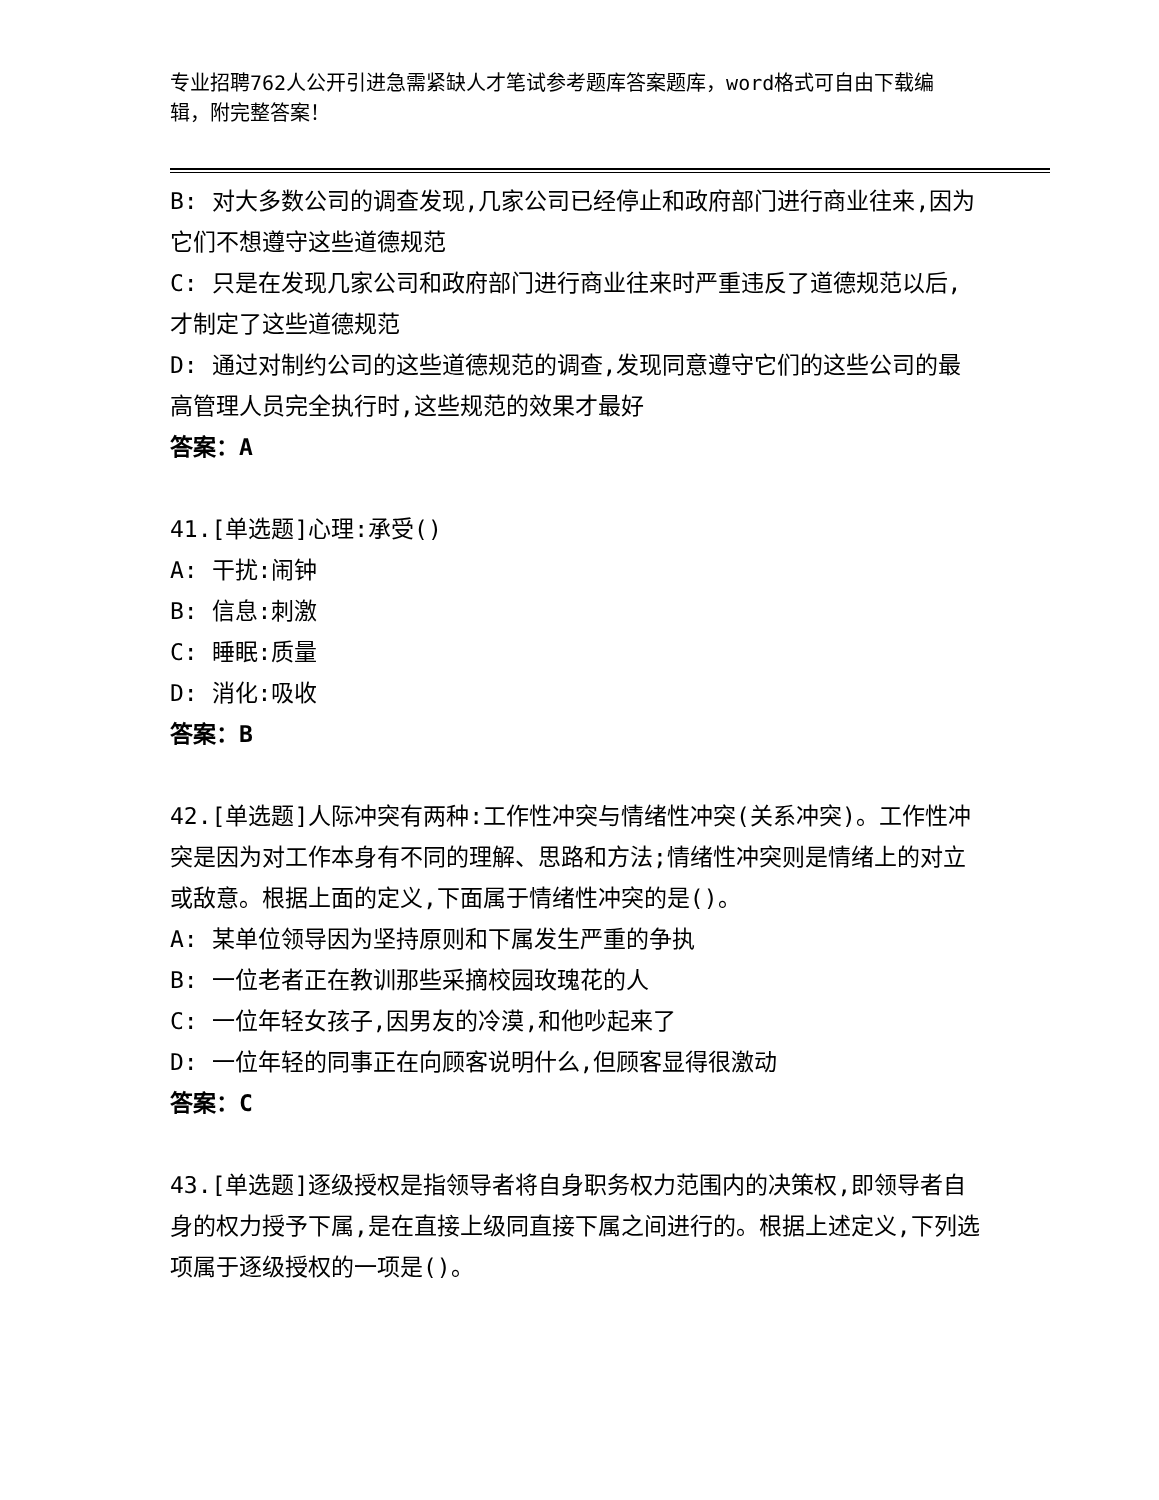专业招聘762人公开引进急需紧缺人才笔试参考题库答案题库，word格式可自由下载编辑，附完整答案！
B: 对大多数公司的调查发现,几家公司已经停止和政府部门进行商业往来,因为它们不想遵守这些道德规范
C: 只是在发现几家公司和政府部门进行商业往来时严重违反了道德规范以后,才制定了这些道德规范
D: 通过对制约公司的这些道德规范的调查,发现同意遵守它们的这些公司的最高管理人员完全执行时,这些规范的效果才最好
答案：A
41.[单选题]心理:承受()
A: 干扰:闹钟
B: 信息:刺激
C: 睡眠:质量
D: 消化:吸收
答案：B
42.[单选题]人际冲突有两种:工作性冲突与情绪性冲突(关系冲突)。工作性冲突是因为对工作本身有不同的理解、思路和方法;情绪性冲突则是情绪上的对立或敌意。根据上面的定义,下面属于情绪性冲突的是()。
A: 某单位领导因为坚持原则和下属发生严重的争执
B: 一位老者正在教训那些采摘校园玫瑰花的人
C: 一位年轻女孩子,因男友的冷漠,和他吵起来了
D: 一位年轻的同事正在向顾客说明什么,但顾客显得很激动
答案：C
43.[单选题]逐级授权是指领导者将自身职务权力范围内的决策权,即领导者自身的权力授予下属,是在直接上级同直接下属之间进行的。根据上述定义,下列选项属于逐级授权的一项是()。